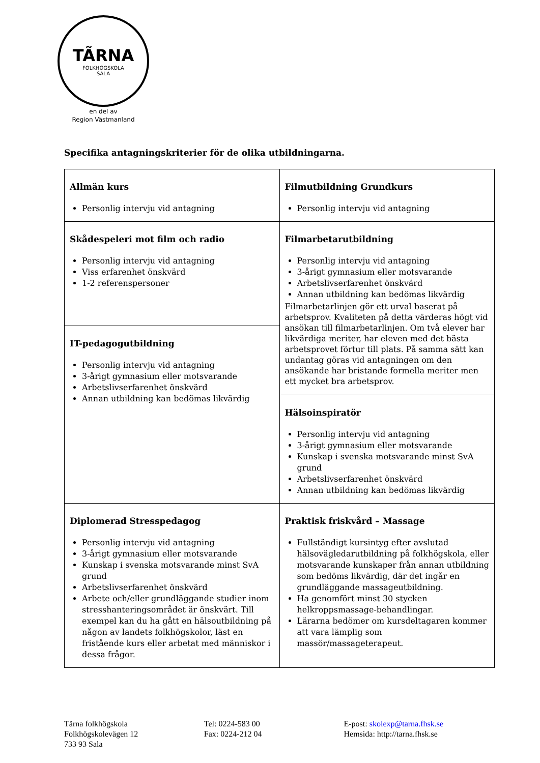TÃRNA
FOLKHÖGSKOLA
SALA
en del av
Region Västmanland
Specifika antagningskriterier för de olika utbildningarna.
| Allmän kurs Personlig intervju vid antagning | Filmutbildning Grundkurs Personlig intervju vid antagning |
| Skådespeleri mot film och radio Personlig intervju vid antagning Viss erfarenhet önskvärd 1-2 referenspersoner | Filmarbetarutbildning Personlig intervju vid antagning 3-årigt gymnasium eller motsvarande Arbetslivserfarenhet önskvärd Annan utbildning kan bedömas likvärdig Filmarbetarlinjen gör ett urval baserat på arbetsprov. Kvaliteten på detta värderas högt vid ansökan till filmarbetarlinjen. Om två elever har likvärdiga meriter, har eleven med det bästa arbetsprovet förtur till plats. På samma sätt kan undantag göras vid antagningen om den ansökande har bristande formella meriter men ett mycket bra arbetsprov. |
| IT-pedagogutbildning Personlig intervju vid antagning 3-årigt gymnasium eller motsvarande Arbetslivserfarenhet önskvärd Annan utbildning kan bedömas likvärdig | |
| | Hälsoinspiratör Personlig intervju vid antagning 3-årigt gymnasium eller motsvarande Kunskap i svenska motsvarande minst SvA grund Arbetslivserfarenhet önskvärd Annan utbildning kan bedömas likvärdig |
| Diplomerad Stresspedagog Personlig intervju vid antagning 3-årigt gymnasium eller motsvarande Kunskap i svenska motsvarande minst SvA grund Arbetslivserfarenhet önskvärd Arbete och/eller grundläggande studier inom stresshanteringsområdet är önskvärt. Till exempel kan du ha gått en hälsoutbildning på någon av landets folkhögskolor, läst en fristående kurs eller arbetat med människor i dessa frågor. | Praktisk friskvård – Massage Fullständigt kursintyg efter avslutad hälsovägledarutbildning på folkhögskola, eller motsvarande kunskaper från annan utbildning som bedöms likvärdig, där det ingår en grundläggande massageutbildning. Ha genomfört minst 30 stycken helkroppsmassage-behandlingar. Lärarna bedömer om kursdeltagaren kommer att vara lämplig som massör/massageterapeut. |
Tärna folkhögskola
Folkhögskolevägen 12
733 93 Sala
Tel: 0224-583 00
Fax: 0224-212 04
E-post: skolexp@tarna.fhsk.se
Hemsida: http://tarna.fhsk.se